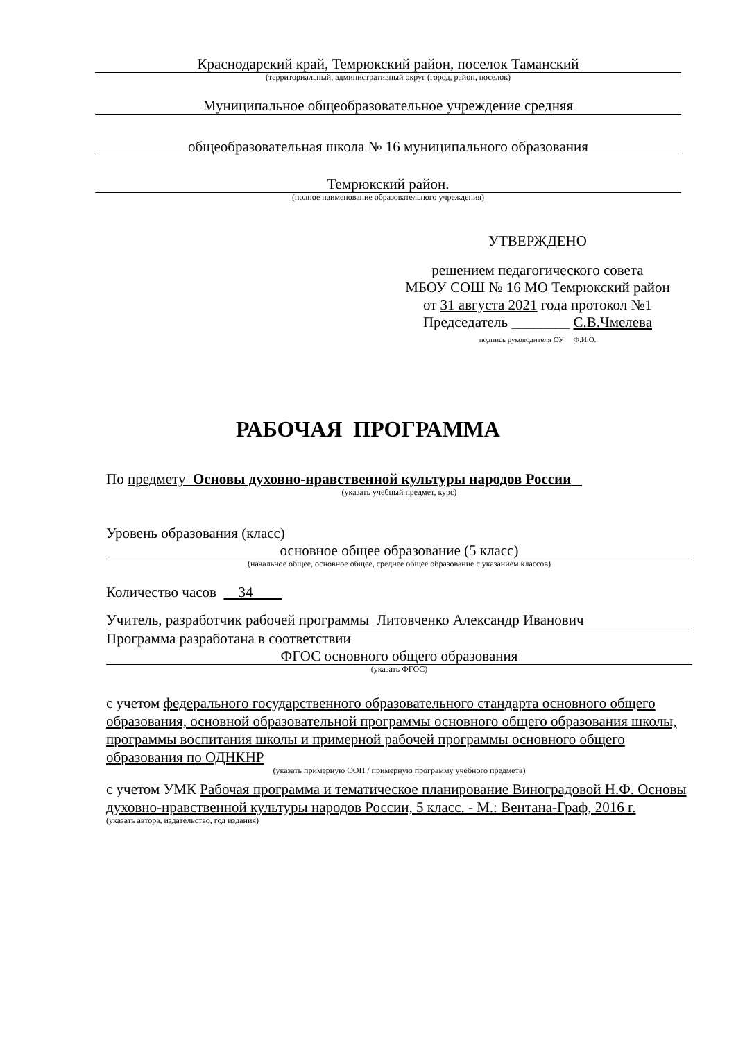Краснодарский край, Темрюкский район, поселок Таманский
(территориальный, административный округ (город, район, поселок)
Муниципальное общеобразовательное учреждение средняя
общеобразовательная школа № 16 муниципального образования
Темрюкский район.
(полное наименование образовательного учреждения)
УТВЕРЖДЕНО
решением педагогического совета
МБОУ СОШ № 16 МО Темрюкский район
от 31 августа 2021 года протокол №1
Председатель ________ С.В.Чмелева
подпись руководителя ОУ Ф.И.О.
РАБОЧАЯ ПРОГРАММА
По предмету Основы духовно-нравственной культуры народов России
(указать учебный предмет, курс)
Уровень образования (класс)
основное общее образование (5 класс)
(начальное общее, основное общее, среднее общее образование с указанием классов)
Количество часов 34
Учитель, разработчик рабочей программы Литовченко Александр Иванович
Программа разработана в соответствии
ФГОС основного общего образования
(указать ФГОС)
с учетом федерального государственного образовательного стандарта основного общего образования, основной образовательной программы основного общего образования школы, программы воспитания школы и примерной рабочей программы основного общего образования по ОДНКНР
(указать примерную ООП / примерную программу учебного предмета)
с учетом УМК Рабочая программа и тематическое планирование Виноградовой Н.Ф. Основы духовно-нравственной культуры народов России, 5 класс. - М.: Вентана-Граф, 2016 г.
(указать автора, издательство, год издания)